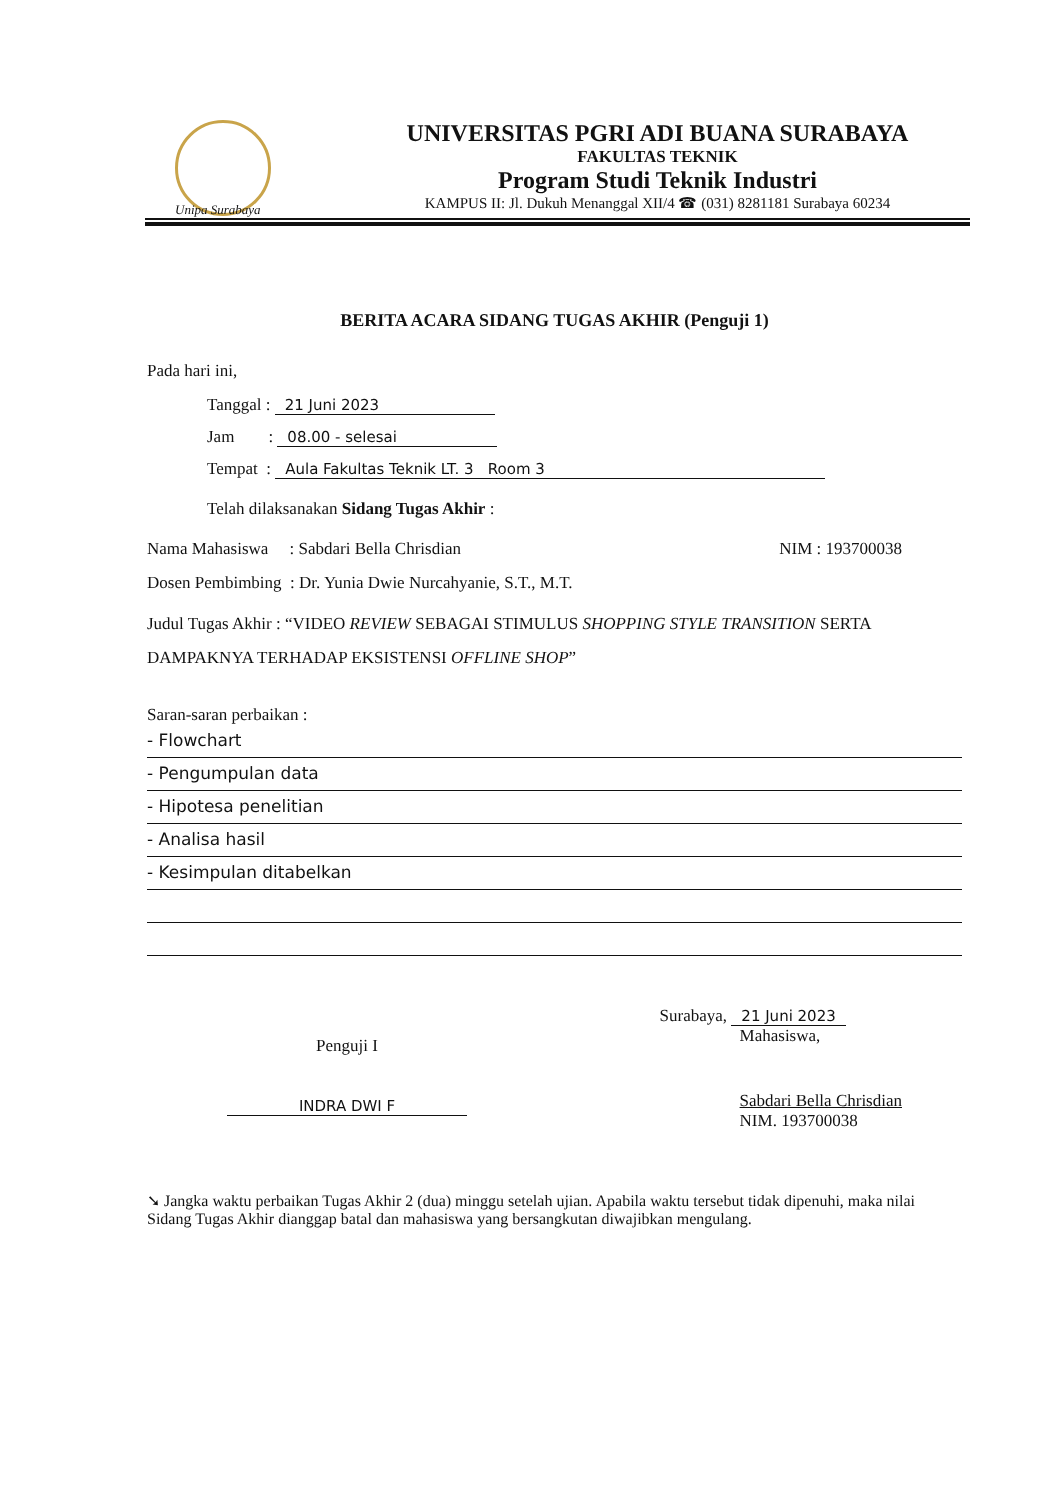Unipa Surabaya
UNIVERSITAS PGRI ADI BUANA SURABAYA
FAKULTAS TEKNIK
Program Studi Teknik Industri
KAMPUS II: Jl. Dukuh Menanggal XII/4 ☎ (031) 8281181 Surabaya 60234
BERITA ACARA SIDANG TUGAS AKHIR (Penguji 1)
Pada hari ini,
Tanggal : 21 Juni 2023
Jam : 08.00 - selesai
Tempat : Aula Fakultas Teknik LT. 3 Room 3
Telah dilaksanakan Sidang Tugas Akhir :
Nama Mahasiswa : Sabdari Bella Chrisdian NIM : 193700038
Dosen Pembimbing : Dr. Yunia Dwie Nurcahyanie, S.T., M.T.
Judul Tugas Akhir : “VIDEO REVIEW SEBAGAI STIMULUS SHOPPING STYLE TRANSITION SERTA DAMPAKNYA TERHADAP EKSISTENSI OFFLINE SHOP”
Saran-saran perbaikan :
- Flowchart
- Pengumpulan data
- Hipotesa penelitian
- Analisa hasil
- Kesimpulan ditabelkan
Penguji I
INDRA DWI F
Surabaya, 21 Juni 2023
Mahasiswa,
Sabdari Bella Chrisdian
NIM. 193700038
➘ Jangka waktu perbaikan Tugas Akhir 2 (dua) minggu setelah ujian. Apabila waktu tersebut tidak dipenuhi, maka nilai Sidang Tugas Akhir dianggap batal dan mahasiswa yang bersangkutan diwajibkan mengulang.